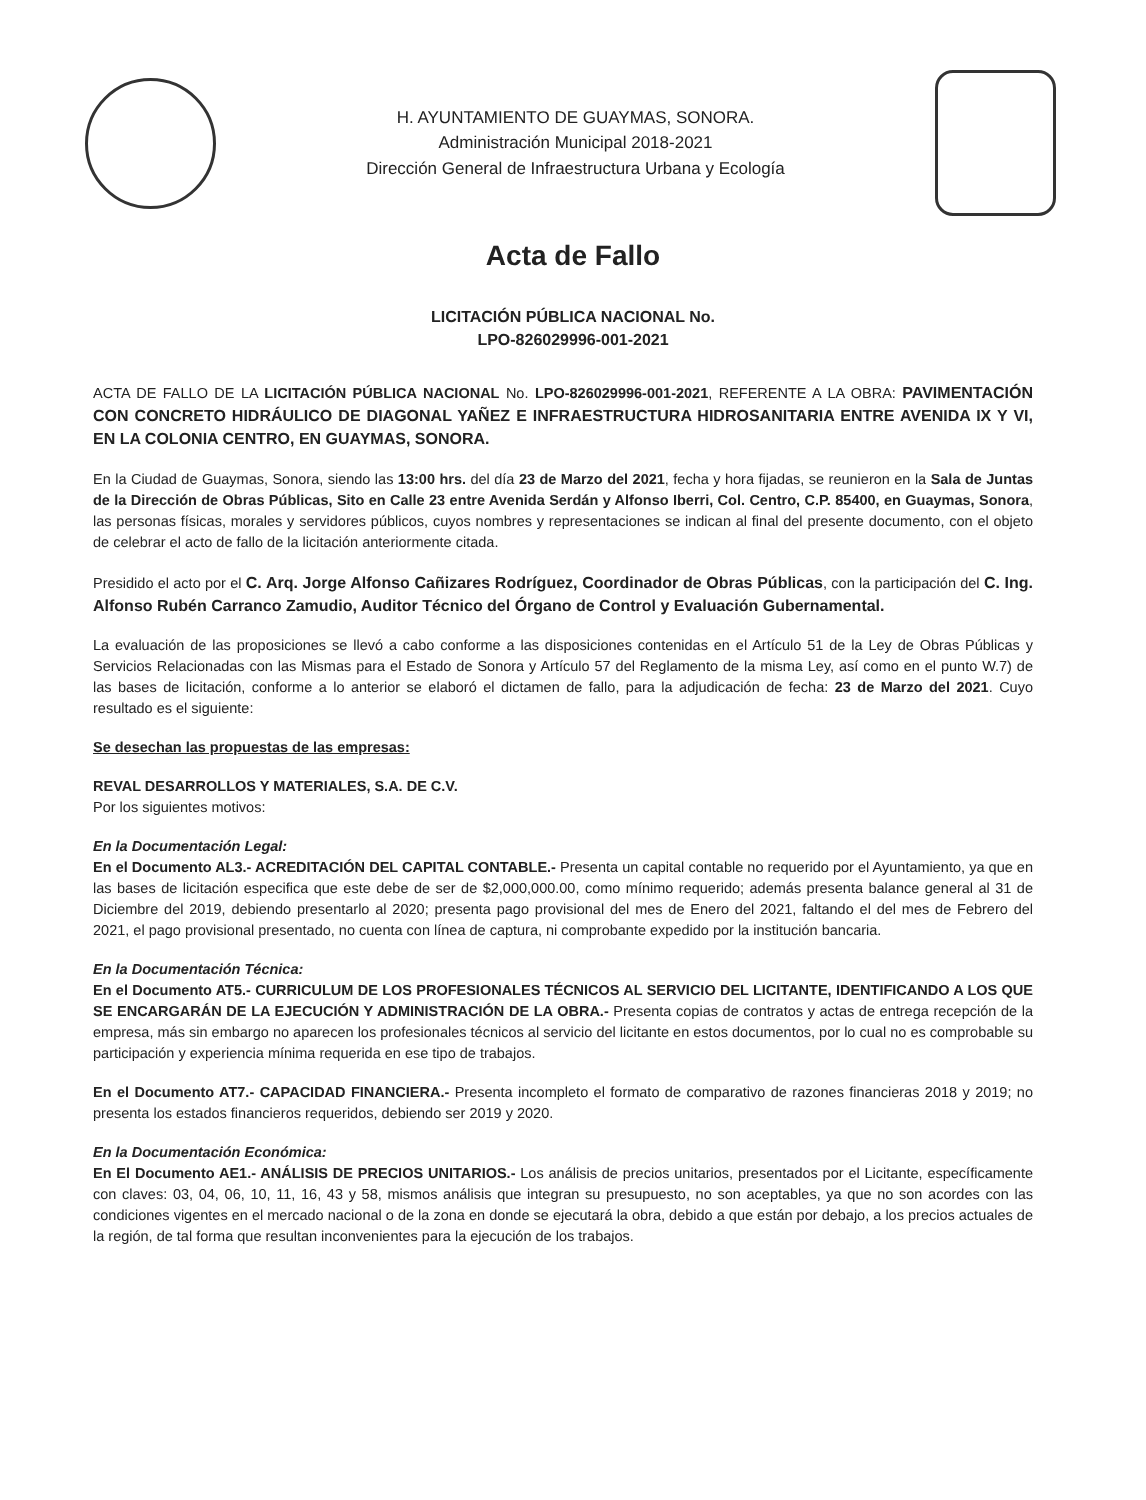H. AYUNTAMIENTO DE GUAYMAS, SONORA.
Administración Municipal 2018-2021
Dirección General de Infraestructura Urbana y Ecología
Acta de Fallo
LICITACIÓN PÚBLICA NACIONAL No.
LPO-826029996-001-2021
ACTA DE FALLO DE LA LICITACIÓN PÚBLICA NACIONAL No. LPO-826029996-001-2021, REFERENTE A LA OBRA: PAVIMENTACIÓN CON CONCRETO HIDRÁULICO DE DIAGONAL YAÑEZ E INFRAESTRUCTURA HIDROSANITARIA ENTRE AVENIDA IX Y VI, EN LA COLONIA CENTRO, EN GUAYMAS, SONORA.
En la Ciudad de Guaymas, Sonora, siendo las 13:00 hrs. del día 23 de Marzo del 2021, fecha y hora fijadas, se reunieron en la Sala de Juntas de la Dirección de Obras Públicas, Sito en Calle 23 entre Avenida Serdán y Alfonso Iberri, Col. Centro, C.P. 85400, en Guaymas, Sonora, las personas físicas, morales y servidores públicos, cuyos nombres y representaciones se indican al final del presente documento, con el objeto de celebrar el acto de fallo de la licitación anteriormente citada.
Presidido el acto por el C. Arq. Jorge Alfonso Cañizares Rodríguez, Coordinador de Obras Públicas, con la participación del C. Ing. Alfonso Rubén Carranco Zamudio, Auditor Técnico del Órgano de Control y Evaluación Gubernamental.
La evaluación de las proposiciones se llevó a cabo conforme a las disposiciones contenidas en el Artículo 51 de la Ley de Obras Públicas y Servicios Relacionadas con las Mismas para el Estado de Sonora y Artículo 57 del Reglamento de la misma Ley, así como en el punto W.7) de las bases de licitación, conforme a lo anterior se elaboró el dictamen de fallo, para la adjudicación de fecha: 23 de Marzo del 2021. Cuyo resultado es el siguiente:
Se desechan las propuestas de las empresas:
REVAL DESARROLLOS Y MATERIALES, S.A. DE C.V.
Por los siguientes motivos:
En la Documentación Legal:
En el Documento AL3.- ACREDITACIÓN DEL CAPITAL CONTABLE.- Presenta un capital contable no requerido por el Ayuntamiento, ya que en las bases de licitación especifica que este debe de ser de $2,000,000.00, como mínimo requerido; además presenta balance general al 31 de Diciembre del 2019, debiendo presentarlo al 2020; presenta pago provisional del mes de Enero del 2021, faltando el del mes de Febrero del 2021, el pago provisional presentado, no cuenta con línea de captura, ni comprobante expedido por la institución bancaria.
En la Documentación Técnica:
En el Documento AT5.- CURRICULUM DE LOS PROFESIONALES TÉCNICOS AL SERVICIO DEL LICITANTE, IDENTIFICANDO A LOS QUE SE ENCARGARÁN DE LA EJECUCIÓN Y ADMINISTRACIÓN DE LA OBRA.- Presenta copias de contratos y actas de entrega recepción de la empresa, más sin embargo no aparecen los profesionales técnicos al servicio del licitante en estos documentos, por lo cual no es comprobable su participación y experiencia mínima requerida en ese tipo de trabajos.
En el Documento AT7.- CAPACIDAD FINANCIERA.- Presenta incompleto el formato de comparativo de razones financieras 2018 y 2019; no presenta los estados financieros requeridos, debiendo ser 2019 y 2020.
En la Documentación Económica:
En El Documento AE1.- ANÁLISIS DE PRECIOS UNITARIOS.- Los análisis de precios unitarios, presentados por el Licitante, específicamente con claves: 03, 04, 06, 10, 11, 16, 43 y 58, mismos análisis que integran su presupuesto, no son aceptables, ya que no son acordes con las condiciones vigentes en el mercado nacional o de la zona en donde se ejecutará la obra, debido a que están por debajo, a los precios actuales de la región, de tal forma que resultan inconvenientes para la ejecución de los trabajos.